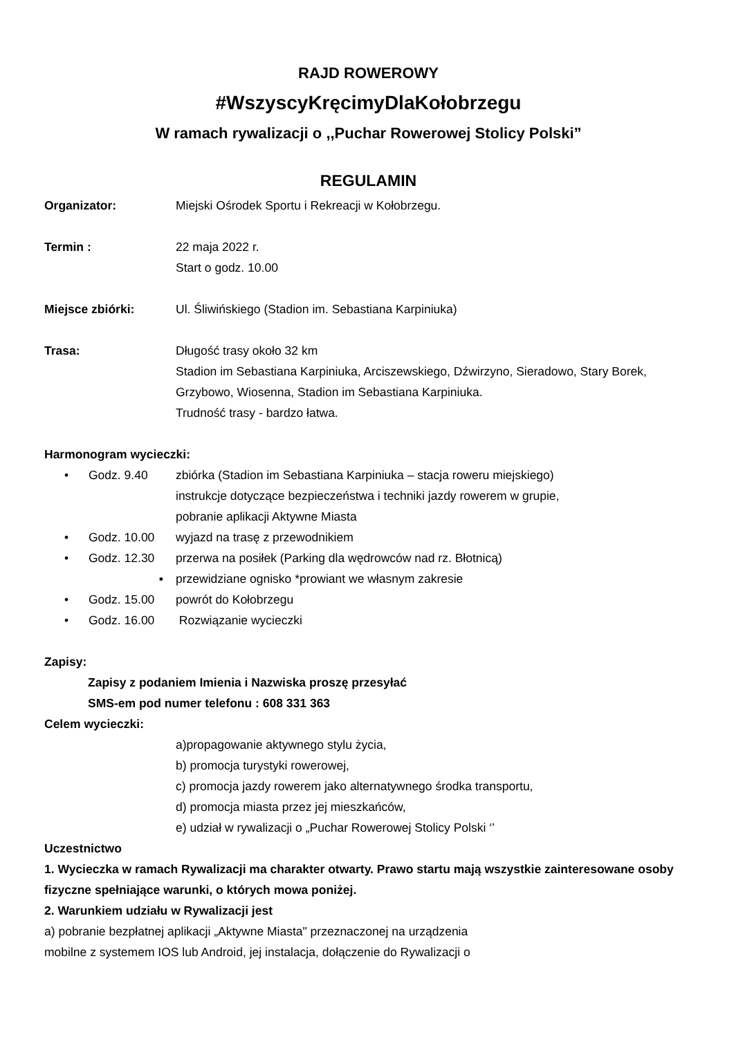RAJD ROWEROWY
#WszyscyKręcimyDlaKołobrzegu
W ramach rywalizacji o ,,Puchar Rowerowej Stolicy Polski”
REGULAMIN
Organizator: Miejski Ośrodek Sportu i Rekreacji w Kołobrzegu.
Termin : 22 maja 2022 r.
Start o godz. 10.00
Miejsce zbiórki: Ul. Śliwińskiego (Stadion im. Sebastiana Karpiniuka)
Trasa: Długość trasy około 32 km
Stadion im Sebastiana Karpiniuka, Arciszewskiego, Dźwirzyno, Sieradowo, Stary Borek, Grzybowo, Wiosenna, Stadion im Sebastiana Karpiniuka.
Trudność trasy - bardzo łatwa.
Harmonogram wycieczki:
• Godz. 9.40 zbiórka (Stadion im Sebastiana Karpiniuka – stacja roweru miejskiego)
instrukcje dotyczące bezpieczeństwa i techniki jazdy rowerem w grupie,
pobranie aplikacji Aktywne Miasta
• Godz. 10.00 wyjazd na trasę z przewodnikiem
• Godz. 12.30 przerwa na posiłek (Parking dla wędrowców nad rz. Błotnicą)
▪ przewidziane ognisko *prowiant we własnym zakresie
• Godz. 15.00 powrót do Kołobrzegu
• Godz. 16.00 Rozwiązanie wycieczki
Zapisy:
Zapisy z podaniem Imienia i Nazwiska proszę przesyłać
SMS-em pod numer telefonu : 608 331 363
Celem wycieczki:
a)propagowanie aktywnego stylu życia,
b) promocja turystyki rowerowej,
c) promocja jazdy rowerem jako alternatywnego środka transportu,
d) promocja miasta przez jej mieszkańców,
e) udział w rywalizacji o „Puchar Rowerowej Stolicy Polski ‘’
Uczestnictwo
1. Wycieczka w ramach Rywalizacji ma charakter otwarty. Prawo startu mają wszystkie zainteresowane osoby fizyczne spełniające warunki, o których mowa poniżej.
2. Warunkiem udziału w Rywalizacji jest
a) pobranie bezpłatnej aplikacji „Aktywne Miasta" przeznaczonej na urządzenia
mobilne z systemem IOS lub Android, jej instalacja, dołączenie do Rywalizacji o